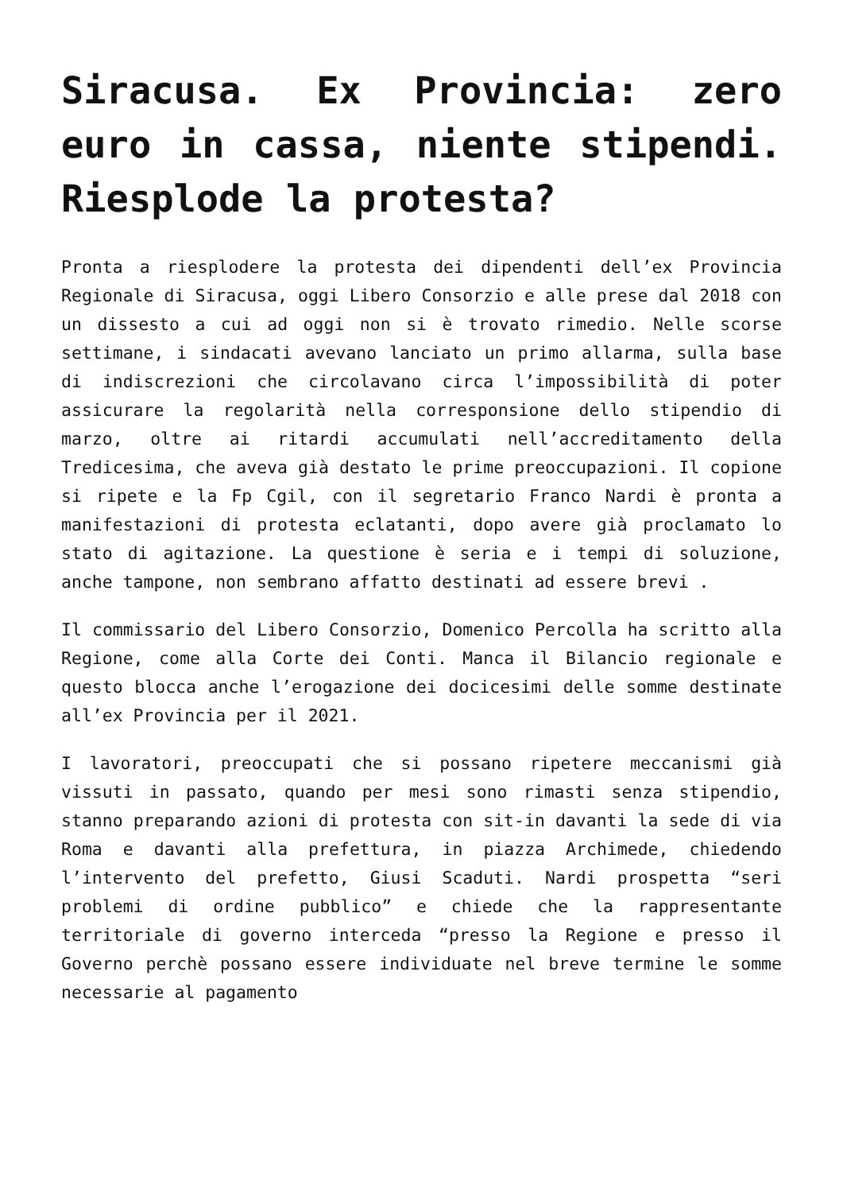Siracusa. Ex Provincia: zero euro in cassa, niente stipendi. Riesplode la protesta?
Pronta a riesplodere la protesta dei dipendenti dell’ex Provincia Regionale di Siracusa, oggi Libero Consorzio e alle prese dal 2018 con un dissesto a cui ad oggi non si è trovato rimedio. Nelle scorse settimane, i sindacati avevano lanciato un primo allarma, sulla base di indiscrezioni che circolavano circa l’impossibilità di poter assicurare la regolarità nella corresponsione dello stipendio di marzo, oltre ai ritardi accumulati nell’accreditamento della Tredicesima, che aveva già destato le prime preoccupazioni. Il copione si ripete e la Fp Cgil, con il segretario Franco Nardi è pronta a manifestazioni di protesta eclatanti, dopo avere già proclamato lo stato di agitazione. La questione è seria e i tempi di soluzione, anche tampone, non sembrano affatto destinati ad essere brevi .
Il commissario del Libero Consorzio, Domenico Percolla ha scritto alla Regione, come alla Corte dei Conti. Manca il Bilancio regionale e questo blocca anche l’erogazione dei docicesimi delle somme destinate all’ex Provincia per il 2021.
I lavoratori, preoccupati che si possano ripetere meccanismi già vissuti in passato, quando per mesi sono rimasti senza stipendio, stanno preparando azioni di protesta con sit-in davanti la sede di via Roma e davanti alla prefettura, in piazza Archimede, chiedendo l’intervento del prefetto, Giusi Scaduti. Nardi prospetta “seri problemi di ordine pubblico” e chiede che la rappresentante territoriale di governo interceda “presso la Regione e presso il Governo perchè possano essere individuate nel breve termine le somme necessarie al pagamento